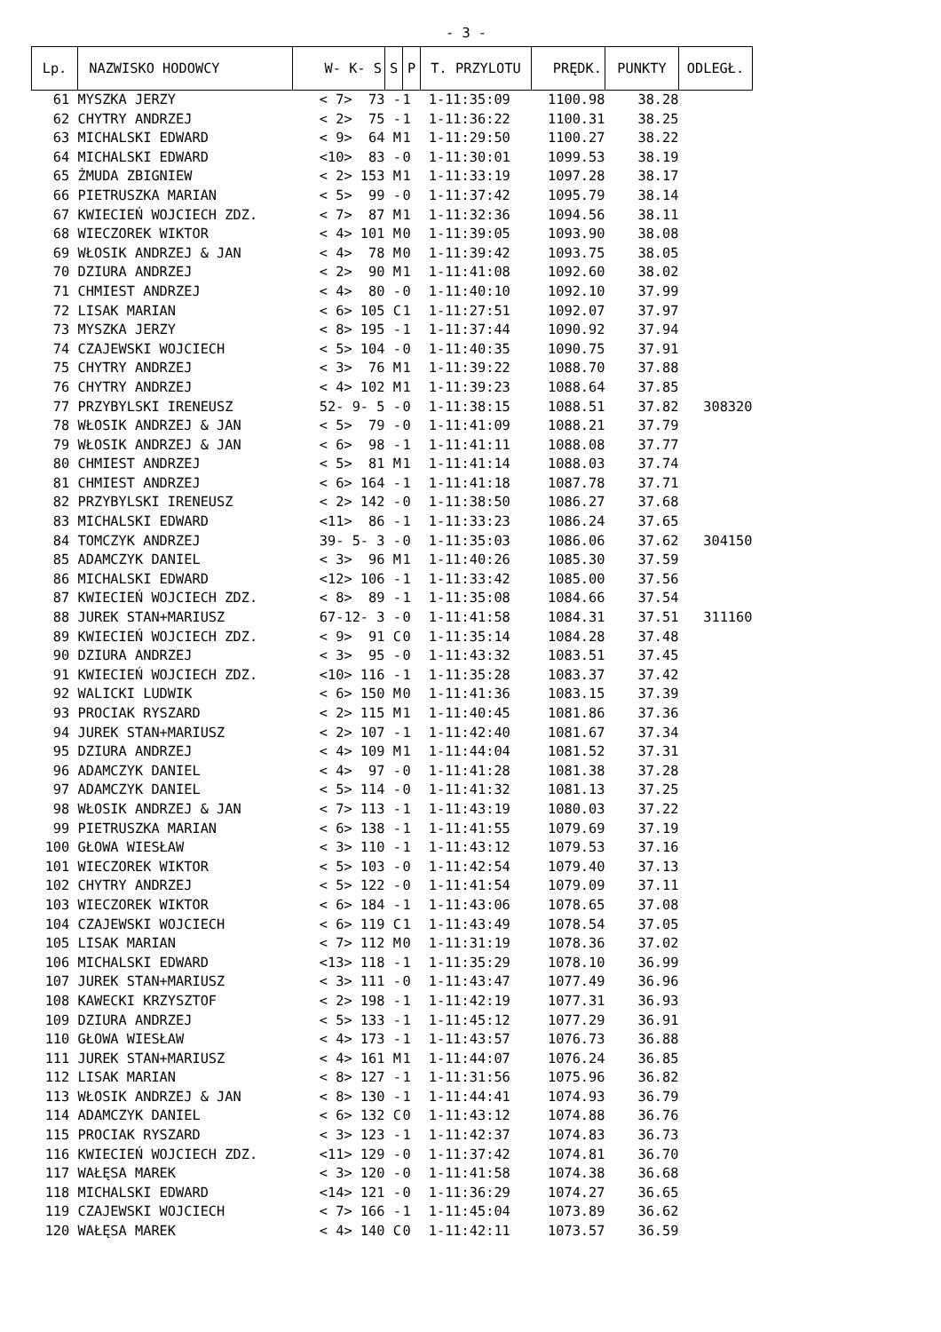- 3 -
| Lp. | NAZWISKO HODOWCY | W- K- S | S | P | T. PRZYLOTU | PRĘDK. | PUNKTY | ODLEGŁ. |
| --- | --- | --- | --- | --- | --- | --- | --- | --- |
| 61 | MYSZKA JERZY | < 7> 73 | - | 1 | 1-11:35:09 | 1100.98 | 38.28 | |
| 62 | CHYTRY ANDRZEJ | < 2> 75 | - | 1 | 1-11:36:22 | 1100.31 | 38.25 | |
| 63 | MICHALSKI EDWARD | < 9> 64 | M | 1 | 1-11:29:50 | 1100.27 | 38.22 | |
| 64 | MICHALSKI EDWARD | <10> 83 | - | 0 | 1-11:30:01 | 1099.53 | 38.19 | |
| 65 | ŻMUDA ZBIGNIEW | < 2> 153 | M | 1 | 1-11:33:19 | 1097.28 | 38.17 | |
| 66 | PIETRUSZKA MARIAN | < 5> 99 | - | 0 | 1-11:37:42 | 1095.79 | 38.14 | |
| 67 | KWIECIEŃ WOJCIECH ZDZ. | < 7> 87 | M | 1 | 1-11:32:36 | 1094.56 | 38.11 | |
| 68 | WIECZOREK WIKTOR | < 4> 101 | M | 0 | 1-11:39:05 | 1093.90 | 38.08 | |
| 69 | WŁOSIK ANDRZEJ & JAN | < 4> 78 | M | 0 | 1-11:39:42 | 1093.75 | 38.05 | |
| 70 | DZIURA ANDRZEJ | < 2> 90 | M | 1 | 1-11:41:08 | 1092.60 | 38.02 | |
| 71 | CHMIEST ANDRZEJ | < 4> 80 | - | 0 | 1-11:40:10 | 1092.10 | 37.99 | |
| 72 | LISAK MARIAN | < 6> 105 | C | 1 | 1-11:27:51 | 1092.07 | 37.97 | |
| 73 | MYSZKA JERZY | < 8> 195 | - | 1 | 1-11:37:44 | 1090.92 | 37.94 | |
| 74 | CZAJEWSKI WOJCIECH | < 5> 104 | - | 0 | 1-11:40:35 | 1090.75 | 37.91 | |
| 75 | CHYTRY ANDRZEJ | < 3> 76 | M | 1 | 1-11:39:22 | 1088.70 | 37.88 | |
| 76 | CHYTRY ANDRZEJ | < 4> 102 | M | 1 | 1-11:39:23 | 1088.64 | 37.85 | |
| 77 | PRZYBYLSKI IRENEUSZ | 52- 9- 5 | - | 0 | 1-11:38:15 | 1088.51 | 37.82 | 308320 |
| 78 | WŁOSIK ANDRZEJ & JAN | < 5> 79 | - | 0 | 1-11:41:09 | 1088.21 | 37.79 | |
| 79 | WŁOSIK ANDRZEJ & JAN | < 6> 98 | - | 1 | 1-11:41:11 | 1088.08 | 37.77 | |
| 80 | CHMIEST ANDRZEJ | < 5> 81 | M | 1 | 1-11:41:14 | 1088.03 | 37.74 | |
| 81 | CHMIEST ANDRZEJ | < 6> 164 | - | 1 | 1-11:41:18 | 1087.78 | 37.71 | |
| 82 | PRZYBYLSKI IRENEUSZ | < 2> 142 | - | 0 | 1-11:38:50 | 1086.27 | 37.68 | |
| 83 | MICHALSKI EDWARD | <11> 86 | - | 1 | 1-11:33:23 | 1086.24 | 37.65 | |
| 84 | TOMCZYK ANDRZEJ | 39- 5- 3 | - | 0 | 1-11:35:03 | 1086.06 | 37.62 | 304150 |
| 85 | ADAMCZYK DANIEL | < 3> 96 | M | 1 | 1-11:40:26 | 1085.30 | 37.59 | |
| 86 | MICHALSKI EDWARD | <12> 106 | - | 1 | 1-11:33:42 | 1085.00 | 37.56 | |
| 87 | KWIECIEŃ WOJCIECH ZDZ. | < 8> 89 | - | 1 | 1-11:35:08 | 1084.66 | 37.54 | |
| 88 | JUREK STAN+MARIUSZ | 67-12- 3 | - | 0 | 1-11:41:58 | 1084.31 | 37.51 | 311160 |
| 89 | KWIECIEŃ WOJCIECH ZDZ. | < 9> 91 | C | 0 | 1-11:35:14 | 1084.28 | 37.48 | |
| 90 | DZIURA ANDRZEJ | < 3> 95 | - | 0 | 1-11:43:32 | 1083.51 | 37.45 | |
| 91 | KWIECIEŃ WOJCIECH ZDZ. | <10> 116 | - | 1 | 1-11:35:28 | 1083.37 | 37.42 | |
| 92 | WALICKI LUDWIK | < 6> 150 | M | 0 | 1-11:41:36 | 1083.15 | 37.39 | |
| 93 | PROCIAK RYSZARD | < 2> 115 | M | 1 | 1-11:40:45 | 1081.86 | 37.36 | |
| 94 | JUREK STAN+MARIUSZ | < 2> 107 | - | 1 | 1-11:42:40 | 1081.67 | 37.34 | |
| 95 | DZIURA ANDRZEJ | < 4> 109 | M | 1 | 1-11:44:04 | 1081.52 | 37.31 | |
| 96 | ADAMCZYK DANIEL | < 4> 97 | - | 0 | 1-11:41:28 | 1081.38 | 37.28 | |
| 97 | ADAMCZYK DANIEL | < 5> 114 | - | 0 | 1-11:41:32 | 1081.13 | 37.25 | |
| 98 | WŁOSIK ANDRZEJ & JAN | < 7> 113 | - | 1 | 1-11:43:19 | 1080.03 | 37.22 | |
| 99 | PIETRUSZKA MARIAN | < 6> 138 | - | 1 | 1-11:41:55 | 1079.69 | 37.19 | |
| 100 | GŁOWA WIESŁAW | < 3> 110 | - | 1 | 1-11:43:12 | 1079.53 | 37.16 | |
| 101 | WIECZOREK WIKTOR | < 5> 103 | - | 0 | 1-11:42:54 | 1079.40 | 37.13 | |
| 102 | CHYTRY ANDRZEJ | < 5> 122 | - | 0 | 1-11:41:54 | 1079.09 | 37.11 | |
| 103 | WIECZOREK WIKTOR | < 6> 184 | - | 1 | 1-11:43:06 | 1078.65 | 37.08 | |
| 104 | CZAJEWSKI WOJCIECH | < 6> 119 | C | 1 | 1-11:43:49 | 1078.54 | 37.05 | |
| 105 | LISAK MARIAN | < 7> 112 | M | 0 | 1-11:31:19 | 1078.36 | 37.02 | |
| 106 | MICHALSKI EDWARD | <13> 118 | - | 1 | 1-11:35:29 | 1078.10 | 36.99 | |
| 107 | JUREK STAN+MARIUSZ | < 3> 111 | - | 0 | 1-11:43:47 | 1077.49 | 36.96 | |
| 108 | KAWECKI KRZYSZTOF | < 2> 198 | - | 1 | 1-11:42:19 | 1077.31 | 36.93 | |
| 109 | DZIURA ANDRZEJ | < 5> 133 | - | 1 | 1-11:45:12 | 1077.29 | 36.91 | |
| 110 | GŁOWA WIESŁAW | < 4> 173 | - | 1 | 1-11:43:57 | 1076.73 | 36.88 | |
| 111 | JUREK STAN+MARIUSZ | < 4> 161 | M | 1 | 1-11:44:07 | 1076.24 | 36.85 | |
| 112 | LISAK MARIAN | < 8> 127 | - | 1 | 1-11:31:56 | 1075.96 | 36.82 | |
| 113 | WŁOSIK ANDRZEJ & JAN | < 8> 130 | - | 1 | 1-11:44:41 | 1074.93 | 36.79 | |
| 114 | ADAMCZYK DANIEL | < 6> 132 | C | 0 | 1-11:43:12 | 1074.88 | 36.76 | |
| 115 | PROCIAK RYSZARD | < 3> 123 | - | 1 | 1-11:42:37 | 1074.83 | 36.73 | |
| 116 | KWIECIEŃ WOJCIECH ZDZ. | <11> 129 | - | 0 | 1-11:37:42 | 1074.81 | 36.70 | |
| 117 | WAŁĘSA MAREK | < 3> 120 | - | 0 | 1-11:41:58 | 1074.38 | 36.68 | |
| 118 | MICHALSKI EDWARD | <14> 121 | - | 0 | 1-11:36:29 | 1074.27 | 36.65 | |
| 119 | CZAJEWSKI WOJCIECH | < 7> 166 | - | 1 | 1-11:45:04 | 1073.89 | 36.62 | |
| 120 | WAŁĘSA MAREK | < 4> 140 | C | 0 | 1-11:42:11 | 1073.57 | 36.59 | |